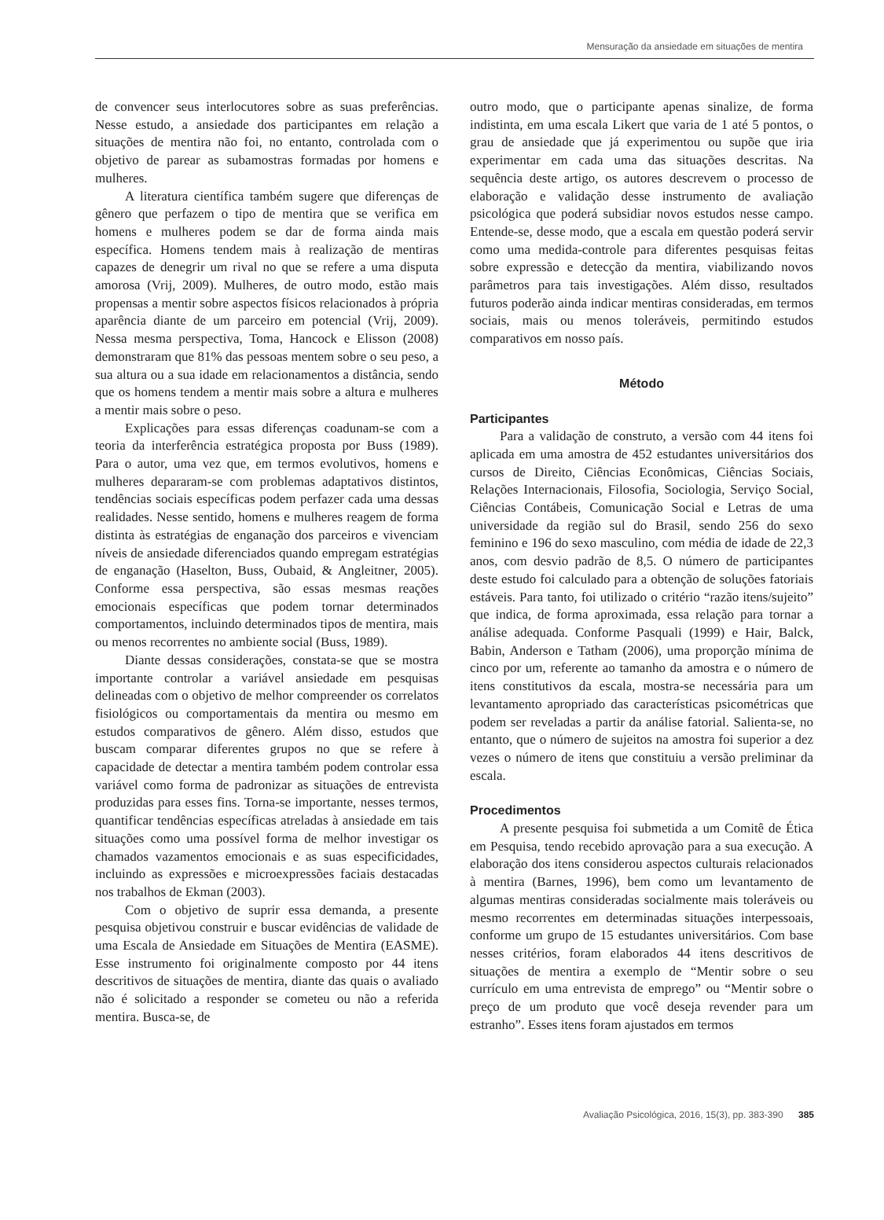Mensuração da ansiedade em situações de mentira
de convencer seus interlocutores sobre as suas preferências. Nesse estudo, a ansiedade dos participantes em relação a situações de mentira não foi, no entanto, controlada com o objetivo de parear as subamostras formadas por homens e mulheres.
A literatura científica também sugere que diferenças de gênero que perfazem o tipo de mentira que se verifica em homens e mulheres podem se dar de forma ainda mais específica. Homens tendem mais à realização de mentiras capazes de denegrir um rival no que se refere a uma disputa amorosa (Vrij, 2009). Mulheres, de outro modo, estão mais propensas a mentir sobre aspectos físicos relacionados à própria aparência diante de um parceiro em potencial (Vrij, 2009). Nessa mesma perspectiva, Toma, Hancock e Elisson (2008) demonstraram que 81% das pessoas mentem sobre o seu peso, a sua altura ou a sua idade em relacionamentos a distância, sendo que os homens tendem a mentir mais sobre a altura e mulheres a mentir mais sobre o peso.
Explicações para essas diferenças coadunam-se com a teoria da interferência estratégica proposta por Buss (1989). Para o autor, uma vez que, em termos evolutivos, homens e mulheres depararam-se com problemas adaptativos distintos, tendências sociais específicas podem perfazer cada uma dessas realidades. Nesse sentido, homens e mulheres reagem de forma distinta às estratégias de enganação dos parceiros e vivenciam níveis de ansiedade diferenciados quando empregam estratégias de enganação (Haselton, Buss, Oubaid, & Angleitner, 2005). Conforme essa perspectiva, são essas mesmas reações emocionais específicas que podem tornar determinados comportamentos, incluindo determinados tipos de mentira, mais ou menos recorrentes no ambiente social (Buss, 1989).
Diante dessas considerações, constata-se que se mostra importante controlar a variável ansiedade em pesquisas delineadas com o objetivo de melhor compreender os correlatos fisiológicos ou comportamentais da mentira ou mesmo em estudos comparativos de gênero. Além disso, estudos que buscam comparar diferentes grupos no que se refere à capacidade de detectar a mentira também podem controlar essa variável como forma de padronizar as situações de entrevista produzidas para esses fins. Torna-se importante, nesses termos, quantificar tendências específicas atreladas à ansiedade em tais situações como uma possível forma de melhor investigar os chamados vazamentos emocionais e as suas especificidades, incluindo as expressões e microexpressões faciais destacadas nos trabalhos de Ekman (2003).
Com o objetivo de suprir essa demanda, a presente pesquisa objetivou construir e buscar evidências de validade de uma Escala de Ansiedade em Situações de Mentira (EASME). Esse instrumento foi originalmente composto por 44 itens descritivos de situações de mentira, diante das quais o avaliado não é solicitado a responder se cometeu ou não a referida mentira. Busca-se, de
outro modo, que o participante apenas sinalize, de forma indistinta, em uma escala Likert que varia de 1 até 5 pontos, o grau de ansiedade que já experimentou ou supõe que iria experimentar em cada uma das situações descritas. Na sequência deste artigo, os autores descrevem o processo de elaboração e validação desse instrumento de avaliação psicológica que poderá subsidiar novos estudos nesse campo. Entende-se, desse modo, que a escala em questão poderá servir como uma medida-controle para diferentes pesquisas feitas sobre expressão e detecção da mentira, viabilizando novos parâmetros para tais investigações. Além disso, resultados futuros poderão ainda indicar mentiras consideradas, em termos sociais, mais ou menos toleráveis, permitindo estudos comparativos em nosso país.
Método
Participantes
Para a validação de construto, a versão com 44 itens foi aplicada em uma amostra de 452 estudantes universitários dos cursos de Direito, Ciências Econômicas, Ciências Sociais, Relações Internacionais, Filosofia, Sociologia, Serviço Social, Ciências Contábeis, Comunicação Social e Letras de uma universidade da região sul do Brasil, sendo 256 do sexo feminino e 196 do sexo masculino, com média de idade de 22,3 anos, com desvio padrão de 8,5. O número de participantes deste estudo foi calculado para a obtenção de soluções fatoriais estáveis. Para tanto, foi utilizado o critério “razão itens/sujeito” que indica, de forma aproximada, essa relação para tornar a análise adequada. Conforme Pasquali (1999) e Hair, Balck, Babin, Anderson e Tatham (2006), uma proporção mínima de cinco por um, referente ao tamanho da amostra e o número de itens constitutivos da escala, mostra-se necessária para um levantamento apropriado das características psicométricas que podem ser reveladas a partir da análise fatorial. Salienta-se, no entanto, que o número de sujeitos na amostra foi superior a dez vezes o número de itens que constituiu a versão preliminar da escala.
Procedimentos
A presente pesquisa foi submetida a um Comitê de Ética em Pesquisa, tendo recebido aprovação para a sua execução. A elaboração dos itens considerou aspectos culturais relacionados à mentira (Barnes, 1996), bem como um levantamento de algumas mentiras consideradas socialmente mais toleráveis ou mesmo recorrentes em determinadas situações interpessoais, conforme um grupo de 15 estudantes universitários. Com base nesses critérios, foram elaborados 44 itens descritivos de situações de mentira a exemplo de “Mentir sobre o seu currículo em uma entrevista de emprego” ou “Mentir sobre o preço de um produto que você deseja revender para um estranho”. Esses itens foram ajustados em termos
Avaliação Psicológica, 2016, 15(3), pp. 383-390 385